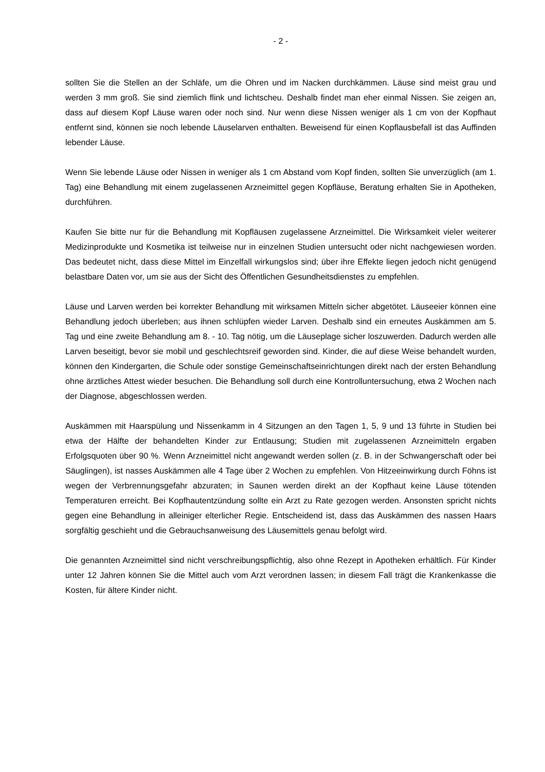- 2 -
sollten Sie die Stellen an der Schläfe, um die Ohren und im Nacken durchkämmen. Läuse sind meist grau und werden 3 mm groß. Sie sind ziemlich flink und lichtscheu. Deshalb findet man eher einmal Nissen. Sie zeigen an, dass auf diesem Kopf Läuse waren oder noch sind. Nur wenn diese Nissen weniger als 1 cm von der Kopfhaut entfernt sind, können sie noch lebende Läuselarven enthalten. Beweisend für einen Kopflausbefall ist das Auffinden lebender Läuse.
Wenn Sie lebende Läuse oder Nissen in weniger als 1 cm Abstand vom Kopf finden, sollten Sie unverzüglich (am 1. Tag) eine Behandlung mit einem zugelassenen Arzneimittel gegen Kopfläuse, Beratung erhalten Sie in Apotheken, durchführen.
Kaufen Sie bitte nur für die Behandlung mit Kopfläusen zugelassene Arzneimittel. Die Wirksamkeit vieler weiterer Medizinprodukte und Kosmetika ist teilweise nur in einzelnen Studien untersucht oder nicht nachgewiesen worden. Das bedeutet nicht, dass diese Mittel im Einzelfall wirkungslos sind; über ihre Effekte liegen jedoch nicht genügend belastbare Daten vor, um sie aus der Sicht des Öffentlichen Gesundheitsdienstes zu empfehlen.
Läuse und Larven werden bei korrekter Behandlung mit wirksamen Mitteln sicher abgetötet. Läuseeier können eine Behandlung jedoch überleben; aus ihnen schlüpfen wieder Larven. Deshalb sind ein erneutes Auskämmen am 5. Tag und eine zweite Behandlung am 8. - 10. Tag nötig, um die Läuseplage sicher loszuwerden. Dadurch werden alle Larven beseitigt, bevor sie mobil und geschlechtsreif geworden sind. Kinder, die auf diese Weise behandelt wurden, können den Kindergarten, die Schule oder sonstige Gemeinschaftseinrichtungen direkt nach der ersten Behandlung ohne ärztliches Attest wieder besuchen. Die Behandlung soll durch eine Kontrolluntersuchung, etwa 2 Wochen nach der Diagnose, abgeschlossen werden.
Auskämmen mit Haarspülung und Nissenkamm in 4 Sitzungen an den Tagen 1, 5, 9 und 13 führte in Studien bei etwa der Hälfte der behandelten Kinder zur Entlausung; Studien mit zugelassenen Arzneimitteln ergaben Erfolgsquoten über 90 %. Wenn Arzneimittel nicht angewandt werden sollen (z. B. in der Schwangerschaft oder bei Säuglingen), ist nasses Auskämmen alle 4 Tage über 2 Wochen zu empfehlen. Von Hitzeeinwirkung durch Föhns ist wegen der Verbrennungsgefahr abzuraten; in Saunen werden direkt an der Kopfhaut keine Läuse tötenden Temperaturen erreicht. Bei Kopfhautentzündung sollte ein Arzt zu Rate gezogen werden. Ansonsten spricht nichts gegen eine Behandlung in alleiniger elterlicher Regie. Entscheidend ist, dass das Auskämmen des nassen Haars sorgfältig geschieht und die Gebrauchsanweisung des Läusemittels genau befolgt wird.
Die genannten Arzneimittel sind nicht verschreibungspflichtig, also ohne Rezept in Apotheken erhältlich. Für Kinder unter 12 Jahren können Sie die Mittel auch vom Arzt verordnen lassen; in diesem Fall trägt die Krankenkasse die Kosten, für ältere Kinder nicht.